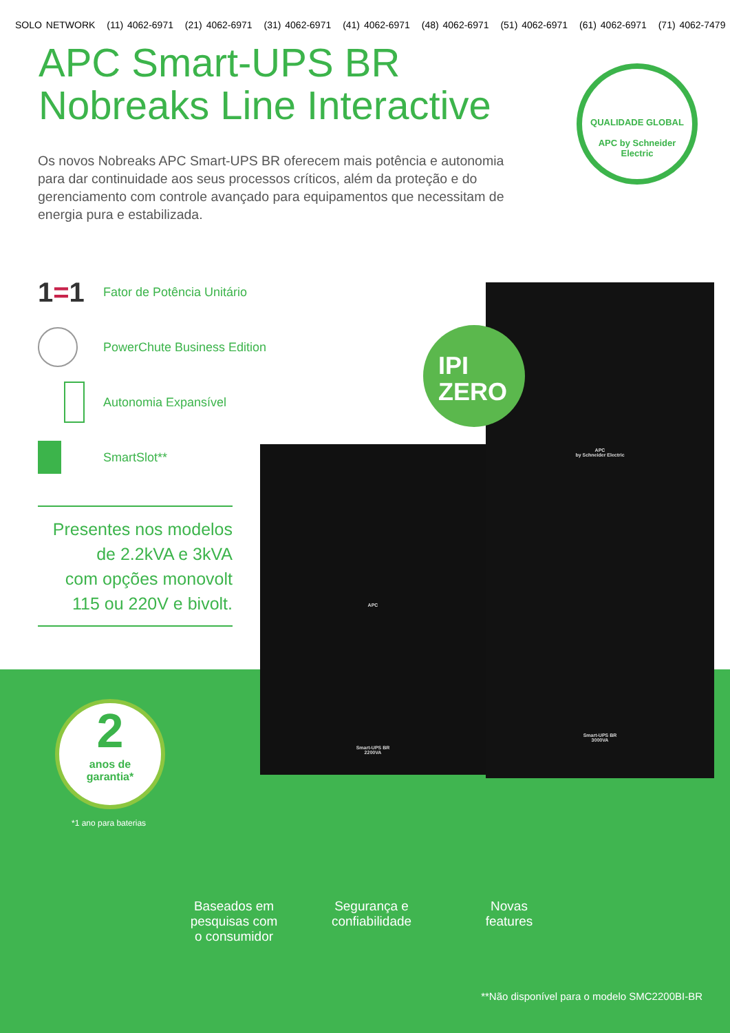SOLO NETWORK (11) 4062-6971 (21) 4062-6971 (31) 4062-6971 (41) 4062-6971 (48) 4062-6971 (51) 4062-6971 (61) 4062-6971 (71) 4062-7479
APC Smart-UPS BR
Nobreaks Line Interactive
Os novos Nobreaks APC Smart-UPS BR oferecem mais potência e autonomia para dar continuidade aos seus processos críticos, além da proteção e do gerenciamento com controle avançado para equipamentos que necessitam de energia pura e estabilizada.
1=1
Fator de Potência Unitário
PowerChute Business Edition
Autonomia Expansível
SmartSlot**
Presentes nos modelos
de 2.2kVA e 3kVA
com opções monovolt
115 ou 220V e bivolt.
APC
Smart-UPS BR
2200VA
APC
by Schneider Electric
Smart-UPS BR
3000VA
QUALIDADE GLOBAL
APC by Schneider Electric
IPI
ZERO
2
anos de
garantia*
*1 ano para baterias
Baseados em
pesquisas com
o consumidor
Segurança e
confiabilidade
Novas
features
**Não disponível para o modelo SMC2200BI-BR